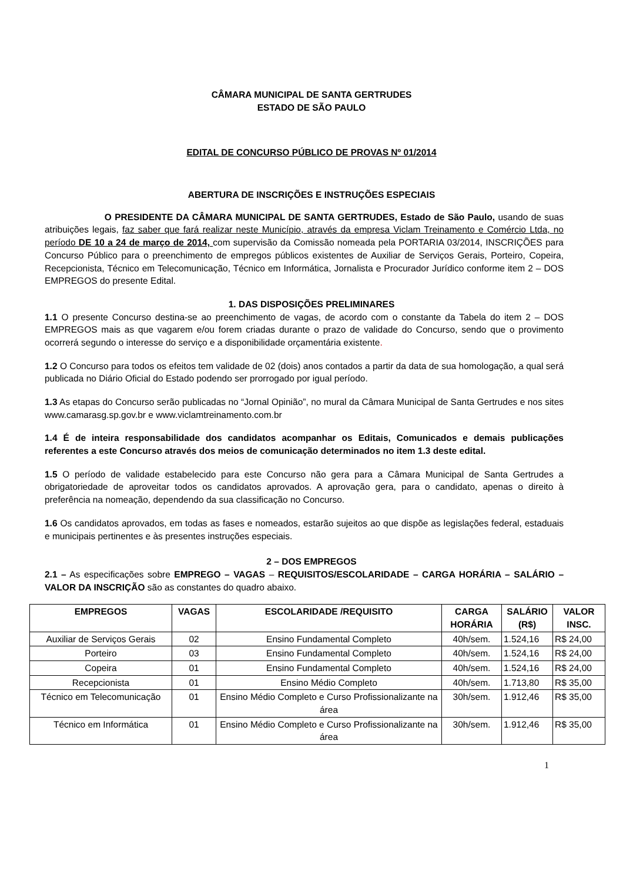CÂMARA MUNICIPAL DE SANTA GERTRUDES
ESTADO DE SÃO PAULO
EDITAL DE CONCURSO PÚBLICO DE PROVAS Nº 01/2014
ABERTURA DE INSCRIÇÕES E INSTRUÇÕES ESPECIAIS
O PRESIDENTE DA CÂMARA MUNICIPAL DE SANTA GERTRUDES, Estado de São Paulo, usando de suas atribuições legais, faz saber que fará realizar neste Município, através da empresa Viclam Treinamento e Comércio Ltda, no período DE 10 a 24 de março de 2014, com supervisão da Comissão nomeada pela PORTARIA 03/2014, INSCRIÇÕES para Concurso Público para o preenchimento de empregos públicos existentes de Auxiliar de Serviços Gerais, Porteiro, Copeira, Recepcionista, Técnico em Telecomunicação, Técnico em Informática, Jornalista e Procurador Jurídico conforme item 2 – DOS EMPREGOS do presente Edital.
1. DAS DISPOSIÇÕES PRELIMINARES
1.1 O presente Concurso destina-se ao preenchimento de vagas, de acordo com o constante da Tabela do item 2 – DOS EMPREGOS mais as que vagarem e/ou forem criadas durante o prazo de validade do Concurso, sendo que o provimento ocorrerá segundo o interesse do serviço e a disponibilidade orçamentária existente.
1.2 O Concurso para todos os efeitos tem validade de 02 (dois) anos contados a partir da data de sua homologação, a qual será publicada no Diário Oficial do Estado podendo ser prorrogado por igual período.
1.3 As etapas do Concurso serão publicadas no “Jornal Opinião”, no mural da Câmara Municipal de Santa Gertrudes e nos sites www.camarasg.sp.gov.br e www.viclamtreinamento.com.br
1.4 É de inteira responsabilidade dos candidatos acompanhar os Editais, Comunicados e demais publicações referentes a este Concurso através dos meios de comunicação determinados no item 1.3 deste edital.
1.5 O período de validade estabelecido para este Concurso não gera para a Câmara Municipal de Santa Gertrudes a obrigatoriedade de aproveitar todos os candidatos aprovados. A aprovação gera, para o candidato, apenas o direito à preferência na nomeação, dependendo da sua classificação no Concurso.
1.6 Os candidatos aprovados, em todas as fases e nomeados, estarão sujeitos ao que dispõe as legislações federal, estaduais e municipais pertinentes e às presentes instruções especiais.
2 – DOS EMPREGOS
2.1 – As especificações sobre EMPREGO – VAGAS – REQUISITOS/ESCOLARIDADE – CARGA HORÁRIA – SALÁRIO – VALOR DA INSCRIÇÃO são as constantes do quadro abaixo.
| EMPREGOS | VAGAS | ESCOLARIDADE /REQUISITO | CARGA HORÁRIA | SALÁRIO (R$) | VALOR INSC. |
| --- | --- | --- | --- | --- | --- |
| Auxiliar de Serviços Gerais | 02 | Ensino Fundamental Completo | 40h/sem. | 1.524,16 | R$ 24,00 |
| Porteiro | 03 | Ensino Fundamental Completo | 40h/sem. | 1.524,16 | R$ 24,00 |
| Copeira | 01 | Ensino Fundamental Completo | 40h/sem. | 1.524,16 | R$ 24,00 |
| Recepcionista | 01 | Ensino Médio Completo | 40h/sem. | 1.713,80 | R$ 35,00 |
| Técnico em Telecomunicação | 01 | Ensino Médio Completo e Curso Profissionalizante na área | 30h/sem. | 1.912,46 | R$ 35,00 |
| Técnico em Informática | 01 | Ensino Médio Completo e Curso Profissionalizante na área | 30h/sem. | 1.912,46 | R$ 35,00 |
1